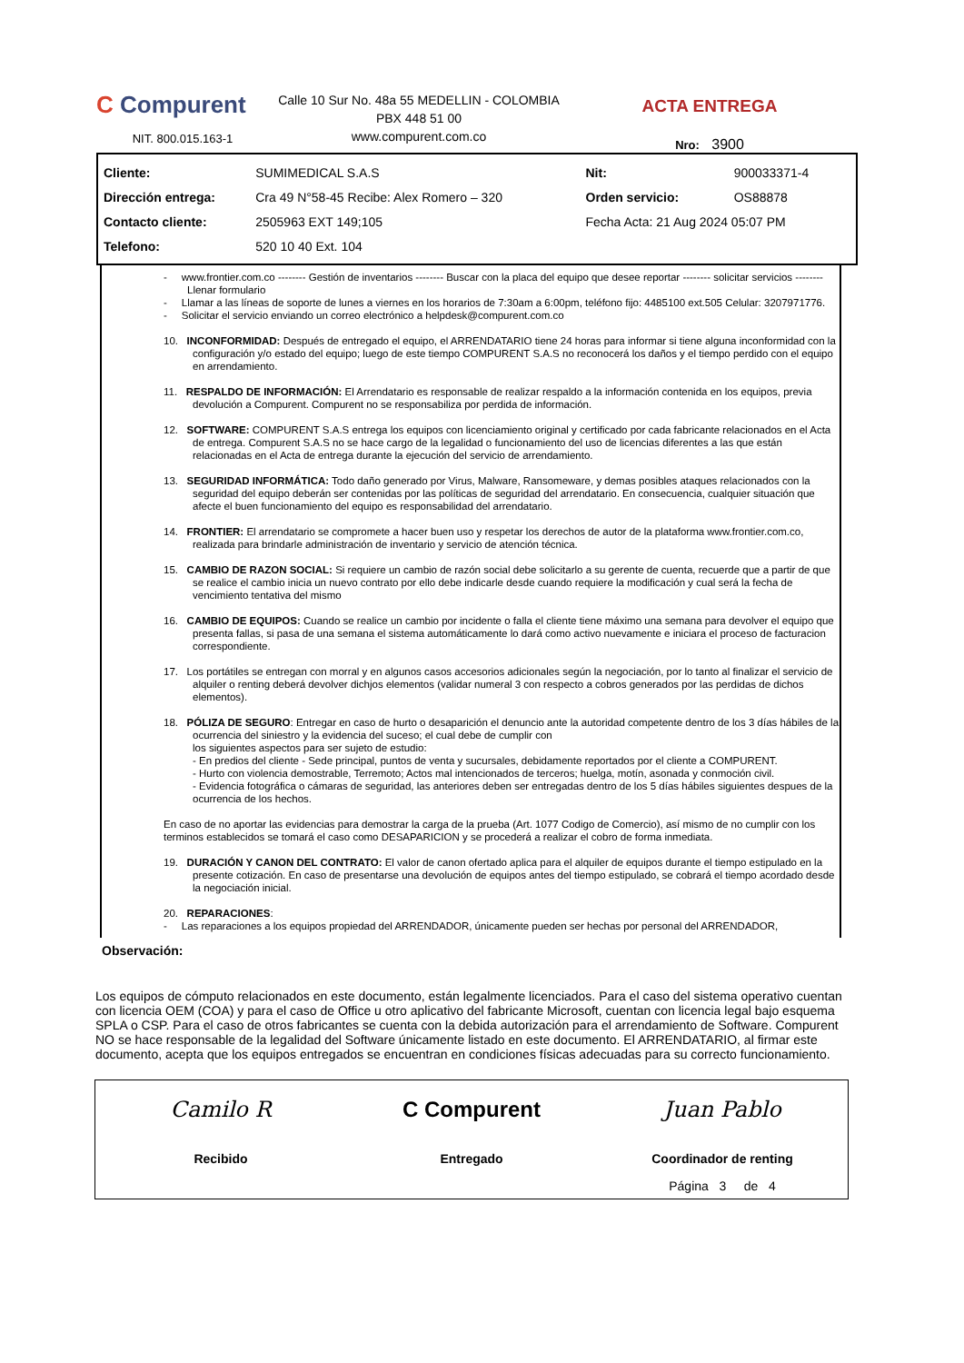C Compurent
NIT. 800.015.163-1
Calle 10 Sur No. 48a 55 MEDELLIN - COLOMBIA
PBX 448 51 00
www.compurent.com.co
ACTA ENTREGA
Nro: 3900
| Cliente: | SUMIMEDICAL S.A.S | Nit: | 900033371-4 |
| Dirección entrega: | Cra 49 N°58-45 Recibe: Alex Romero – 320 | Orden servicio: | OS88878 |
| Contacto cliente: | 2505963 EXT 149;105 | Fecha Acta: 21 Aug 2024 05:07 PM | |
| Telefono: | 520 10 40 Ext. 104 | | |
- www.frontier.com.co -------- Gestión de inventarios -------- Buscar con la placa del equipo que desee reportar -------- solicitar servicios -------- Llenar formulario
- Llamar a las líneas de soporte de lunes a viernes en los horarios de 7:30am a 6:00pm, teléfono fijo: 4485100 ext.505 Celular: 3207971776.
- Solicitar el servicio enviando un correo electrónico a helpdesk@compurent.com.co
10. INCONFORMIDAD: Después de entregado el equipo, el ARRENDATARIO tiene 24 horas para informar si tiene alguna inconformidad con la configuración y/o estado del equipo; luego de este tiempo COMPURENT S.A.S no reconocerá los daños y el tiempo perdido con el equipo en arrendamiento.
11. RESPALDO DE INFORMACIÓN: El Arrendatario es responsable de realizar respaldo a la información contenida en los equipos, previa devolución a Compurent. Compurent no se responsabiliza por perdida de información.
12. SOFTWARE: COMPURENT S.A.S entrega los equipos con licenciamiento original y certificado por cada fabricante relacionados en el Acta de entrega. Compurent S.A.S no se hace cargo de la legalidad o funcionamiento del uso de licencias diferentes a las que están relacionadas en el Acta de entrega durante la ejecución del servicio de arrendamiento.
13. SEGURIDAD INFORMÁTICA: Todo daño generado por Virus, Malware, Ransomeware, y demas posibles ataques relacionados con la seguridad del equipo deberán ser contenidas por las políticas de seguridad del arrendatario. En consecuencia, cualquier situación que afecte el buen funcionamiento del equipo es responsabilidad del arrendatario.
14. FRONTIER: El arrendatario se compromete a hacer buen uso y respetar los derechos de autor de la plataforma www.frontier.com.co, realizada para brindarle administración de inventario y servicio de atención técnica.
15. CAMBIO DE RAZON SOCIAL: Si requiere un cambio de razón social debe solicitarlo a su gerente de cuenta, recuerde que a partir de que se realice el cambio inicia un nuevo contrato por ello debe indicarle desde cuando requiere la modificación y cual será la fecha de vencimiento tentativa del mismo
16. CAMBIO DE EQUIPOS: Cuando se realice un cambio por incidente o falla el cliente tiene máximo una semana para devolver el equipo que presenta fallas, si pasa de una semana el sistema automáticamente lo dará como activo nuevamente e iniciara el proceso de facturacion correspondiente.
17. Los portátiles se entregan con morral y en algunos casos accesorios adicionales según la negociación, por lo tanto al finalizar el servicio de alquiler o renting deberá devolver dichjos elementos (validar numeral 3 con respecto a cobros generados por las perdidas de dichos elementos).
18. PÓLIZA DE SEGURO: Entregar en caso de hurto o desaparición el denuncio ante la autoridad competente dentro de los 3 días hábiles de la ocurrencia del siniestro y la evidencia del suceso; el cual debe de cumplir con
los siguientes aspectos para ser sujeto de estudio:
- En predios del cliente - Sede principal, puntos de venta y sucursales, debidamente reportados por el cliente a COMPURENT.
- Hurto con violencia demostrable, Terremoto; Actos mal intencionados de terceros; huelga, motín, asonada y conmoción civil.
- Evidencia fotográfica o cámaras de seguridad, las anteriores deben ser entregadas dentro de los 5 días hábiles siguientes despues de la ocurrencia de los hechos.
En caso de no aportar las evidencias para demostrar la carga de la prueba (Art. 1077 Codigo de Comercio), así mismo de no cumplir con los terminos establecidos se tomará el caso como DESAPARICION y se procederá a realizar el cobro de forma inmediata.
19. DURACIÓN Y CANON DEL CONTRATO: El valor de canon ofertado aplica para el alquiler de equipos durante el tiempo estipulado en la presente cotización. En caso de presentarse una devolución de equipos antes del tiempo estipulado, se cobrará el tiempo acordado desde la negociación inicial.
20. REPARACIONES:
- Las reparaciones a los equipos propiedad del ARRENDADOR, únicamente pueden ser hechas por personal del ARRENDADOR,
Observación:
Los equipos de cómputo relacionados en este documento, están legalmente licenciados. Para el caso del sistema operativo cuentan con licencia OEM (COA) y para el caso de Office u otro aplicativo del fabricante Microsoft, cuentan con licencia legal bajo esquema SPLA o CSP. Para el caso de otros fabricantes se cuenta con la debida autorización para el arrendamiento de Software. Compurent NO se hace responsable de la legalidad del Software únicamente listado en este documento. El ARRENDATARIO, al firmar este documento, acepta que los equipos entregados se encuentran en condiciones físicas adecuadas para su correcto funcionamiento.
Camilo R
Recibido
C Compurent
Entregado
Juan Pablo
Coordinador de renting
Página 3 de 4